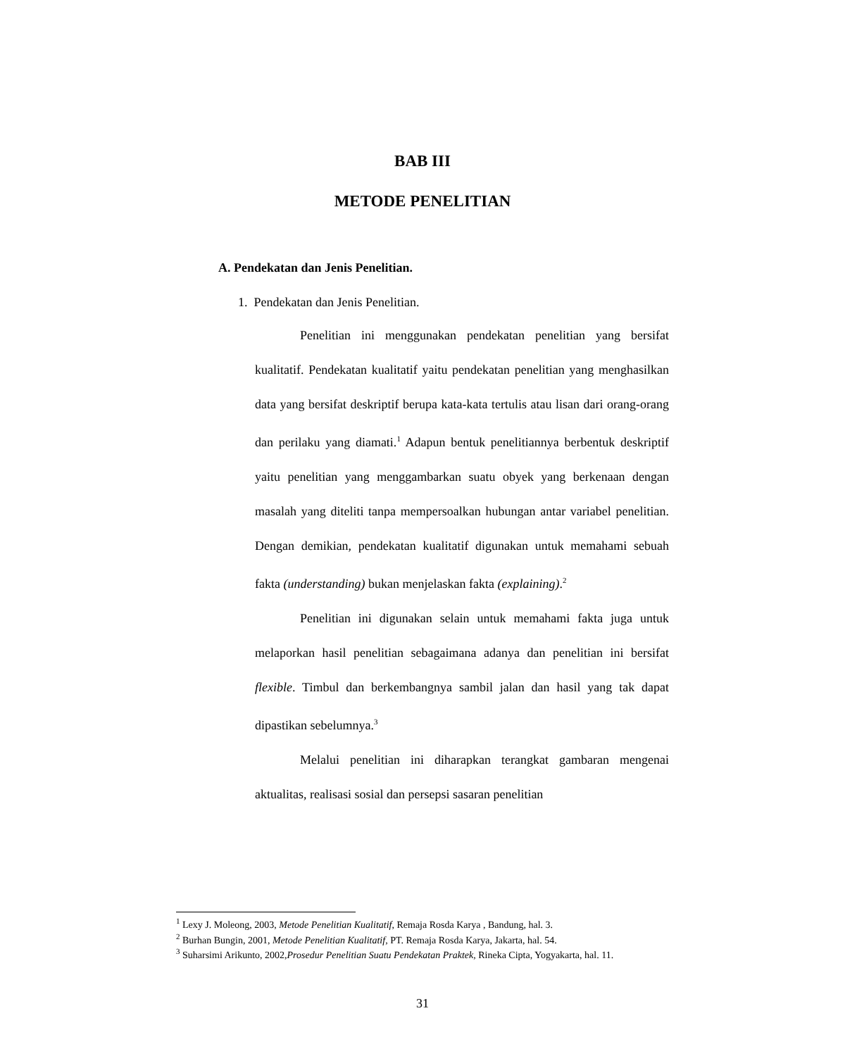BAB III
METODE PENELITIAN
A. Pendekatan dan Jenis Penelitian.
1. Pendekatan dan Jenis Penelitian.
Penelitian ini menggunakan pendekatan penelitian yang bersifat kualitatif. Pendekatan kualitatif yaitu pendekatan penelitian yang menghasilkan data yang bersifat deskriptif berupa kata-kata tertulis atau lisan dari orang-orang dan perilaku yang diamati.<sup>1</sup> Adapun bentuk penelitiannya berbentuk deskriptif yaitu penelitian yang menggambarkan suatu obyek yang berkenaan dengan masalah yang diteliti tanpa mempersoalkan hubungan antar variabel penelitian. Dengan demikian, pendekatan kualitatif digunakan untuk memahami sebuah fakta (understanding) bukan menjelaskan fakta (explaining).<sup>2</sup>
Penelitian ini digunakan selain untuk memahami fakta juga untuk melaporkan hasil penelitian sebagaimana adanya dan penelitian ini bersifat flexible. Timbul dan berkembangnya sambil jalan dan hasil yang tak dapat dipastikan sebelumnya.<sup>3</sup>
Melalui penelitian ini diharapkan terangkat gambaran mengenai aktualitas, realisasi sosial dan persepsi sasaran penelitian
<sup>1</sup> Lexy J. Moleong, 2003, Metode Penelitian Kualitatif, Remaja Rosda Karya , Bandung, hal. 3.
<sup>2</sup> Burhan Bungin, 2001, Metode Penelitian Kualitatif, PT. Remaja Rosda Karya, Jakarta, hal. 54.
<sup>3</sup> Suharsimi Arikunto, 2002,Prosedur Penelitian Suatu Pendekatan Praktek, Rineka Cipta, Yogyakarta, hal. 11.
31